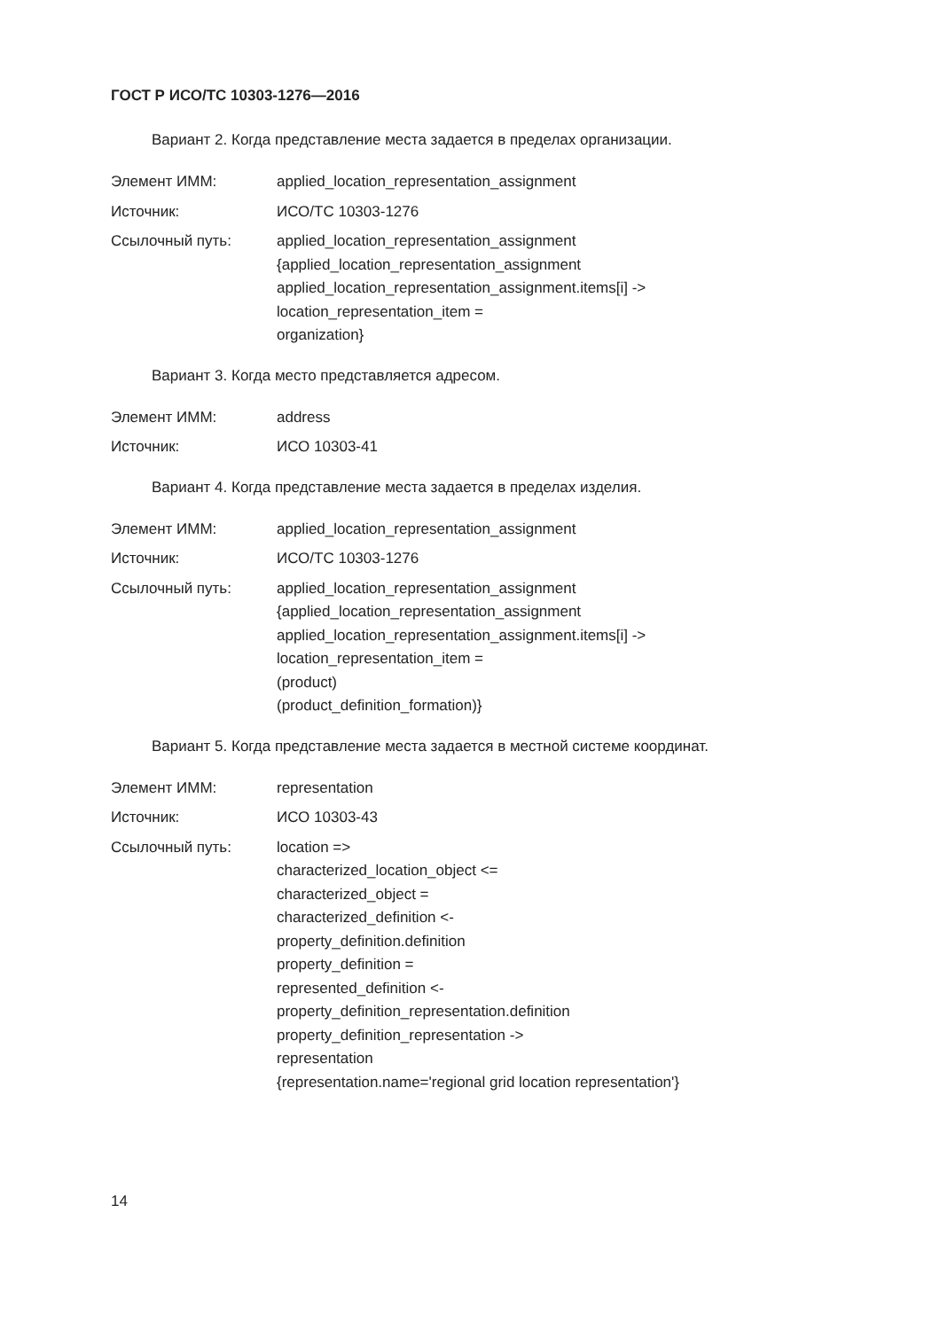ГОСТ Р ИСО/ТС 10303-1276—2016
Вариант 2. Когда представление места задается в пределах организации.
Элемент ИММ: applied_location_representation_assignment
Источник: ИСО/ТС 10303-1276
Ссылочный путь: applied_location_representation_assignment
{applied_location_representation_assignment
applied_location_representation_assignment.items[i] ->
location_representation_item =
organization}
Вариант 3. Когда место представляется адресом.
Элемент ИММ: address
Источник: ИСО 10303-41
Вариант 4. Когда представление места задается в пределах изделия.
Элемент ИММ: applied_location_representation_assignment
Источник: ИСО/ТС 10303-1276
Ссылочный путь: applied_location_representation_assignment
{applied_location_representation_assignment
applied_location_representation_assignment.items[i] ->
location_representation_item =
(product)
(product_definition_formation)}
Вариант 5. Когда представление места задается в местной системе координат.
Элемент ИММ: representation
Источник: ИСО 10303-43
Ссылочный путь: location =>
characterized_location_object <=
characterized_object =
characterized_definition <-
property_definition.definition
property_definition =
represented_definition <-
property_definition_representation.definition
property_definition_representation ->
representation
{representation.name='regional grid location representation'}
14